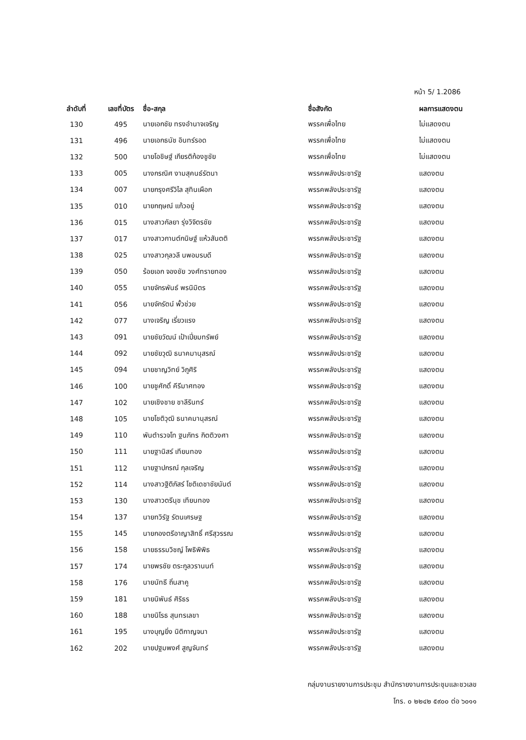หน้า 5/ 1.2086
| ลำดับที่ | เลขที่บัตร | ชื่อ-สกุล | ชื่อสังกัด | ผลการแสดงตน |
| --- | --- | --- | --- | --- |
| 130 | 495 | นายเอกชัย ทรงอำนาจเจริญ | พรรคเพื่อไทย | ไม่แสดงตน |
| 131 | 496 | นายเอกธนัช อินทร์รอด | พรรคเพื่อไทย | ไม่แสดงตน |
| 132 | 500 | นายโอชิษฐ์ เกียรติก้องชูชัย | พรรคเพื่อไทย | ไม่แสดงตน |
| 133 | 005 | นางกรณิศ งามสุคนธ์รัตนา | พรรคพลังประชารัฐ | แสดงตน |
| 134 | 007 | นายกรุงศรีวิไล สุทินเผือก | พรรคพลังประชารัฐ | แสดงตน |
| 135 | 010 | นายกฤษณ์ แก้วอยู่ | พรรคพลังประชารัฐ | แสดงตน |
| 136 | 015 | นางสาวกัลยา รุ่งวิจิตรชัย | พรรคพลังประชารัฐ | แสดงตน |
| 137 | 017 | นางสาวกานต์กนิษฐ์ แห้วสันตติ | พรรคพลังประชารัฐ | แสดงตน |
| 138 | 025 | นางสาวกุลวลี นพอมรบดี | พรรคพลังประชารัฐ | แสดงตน |
| 139 | 050 | ร้อยเอก จองชัย วงศ์ทรายทอง | พรรคพลังประชารัฐ | แสดงตน |
| 140 | 055 | นายจักรพันธ์ พรนิมิตร | พรรคพลังประชารัฐ | แสดงตน |
| 141 | 056 | นายจักรัตน์ พั้วช่วย | พรรคพลังประชารัฐ | แสดงตน |
| 142 | 077 | นางเจริญ เรี่ยวแรง | พรรคพลังประชารัฐ | แสดงตน |
| 143 | 091 | นายชัยวัฒน์ เป้าเปี่ยมทรัพย์ | พรรคพลังประชารัฐ | แสดงตน |
| 144 | 092 | นายชัยวุฒิ ธนาคมานุสรณ์ | พรรคพลังประชารัฐ | แสดงตน |
| 145 | 094 | นายชาญวิทย์ วิภูศิริ | พรรคพลังประชารัฐ | แสดงตน |
| 146 | 100 | นายชูศักดิ์ คีรีมาศทอง | พรรคพลังประชารัฐ | แสดงตน |
| 147 | 102 | นายเชิงชาย ชาลีรินทร์ | พรรคพลังประชารัฐ | แสดงตน |
| 148 | 105 | นายโชติวุฒิ ธนาคมานุสรณ์ | พรรคพลังประชารัฐ | แสดงตน |
| 149 | 110 | พันตำรวจโท ฐนภัทร กิตติวงศา | พรรคพลังประชารัฐ | แสดงตน |
| 150 | 111 | นายฐานิสร์ เทียนทอง | พรรคพลังประชารัฐ | แสดงตน |
| 151 | 112 | นายฐาปกรณ์ กุลเจริญ | พรรคพลังประชารัฐ | แสดงตน |
| 152 | 114 | นางสาวฐิติภัสร์ โชติเดชาชัยนันต์ | พรรคพลังประชารัฐ | แสดงตน |
| 153 | 130 | นางสาวตรีนุช เทียนทอง | พรรคพลังประชารัฐ | แสดงตน |
| 154 | 137 | นายทวิรัฐ รัตนเศรษฐ | พรรคพลังประชารัฐ | แสดงตน |
| 155 | 145 | นายกองตรีอาญาสิทธิ์ ศรีสุวรรณ | พรรคพลังประชารัฐ | แสดงตน |
| 156 | 158 | นายธรรมวิชญ์ โพธิพิพิธ | พรรคพลังประชารัฐ | แสดงตน |
| 157 | 174 | นายพรชัย ตระกูลวรานนท์ | พรรคพลังประชารัฐ | แสดงตน |
| 158 | 176 | นายนัทธี ถิ่นสาคู | พรรคพลังประชารัฐ | แสดงตน |
| 159 | 181 | นายนิพันธ์ ศิริธร | พรรคพลังประชารัฐ | แสดงตน |
| 160 | 188 | นายนิโรธ สุนทรเลขา | พรรคพลังประชารัฐ | แสดงตน |
| 161 | 195 | นางบุญยิ่ง นิติกาญจนา | พรรคพลังประชารัฐ | แสดงตน |
| 162 | 202 | นายปฐมพงศ์ สูญจันทร์ | พรรคพลังประชารัฐ | แสดงตน |
กลุ่มงานรายงานการประชุม สำนักรายงานการประชุมและชวเลข
โทร. ๐ ๒๒๔๒ ๕๙๐๐ ต่อ ๖๐๑๑